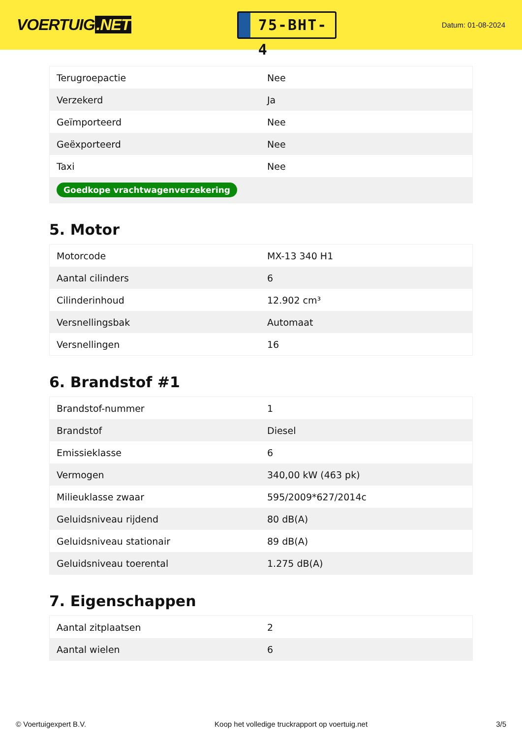VOERTUIG.NET
75-BHT-4
Datum: 01-08-2024
| Terugroepactie | Nee |
| Verzekerd | Ja |
| Geïmporteerd | Nee |
| Geëxporteerd | Nee |
| Taxi | Nee |
| Goedkope vrachtwagenverzekering | |
5. Motor
| Motorcode | MX-13 340 H1 |
| Aantal cilinders | 6 |
| Cilinderinhoud | 12.902 cm³ |
| Versnellingsbak | Automaat |
| Versnellingen | 16 |
6. Brandstof #1
| Brandstof-nummer | 1 |
| Brandstof | Diesel |
| Emissieklasse | 6 |
| Vermogen | 340,00 kW (463 pk) |
| Milieuklasse zwaar | 595/2009*627/2014c |
| Geluidsniveau rijdend | 80 dB(A) |
| Geluidsniveau stationair | 89 dB(A) |
| Geluidsniveau toerental | 1.275 dB(A) |
7. Eigenschappen
| Aantal zitplaatsen | 2 |
| Aantal wielen | 6 |
© Voertuigexpert B.V. Koop het volledige truckrapport op voertuig.net 3/5